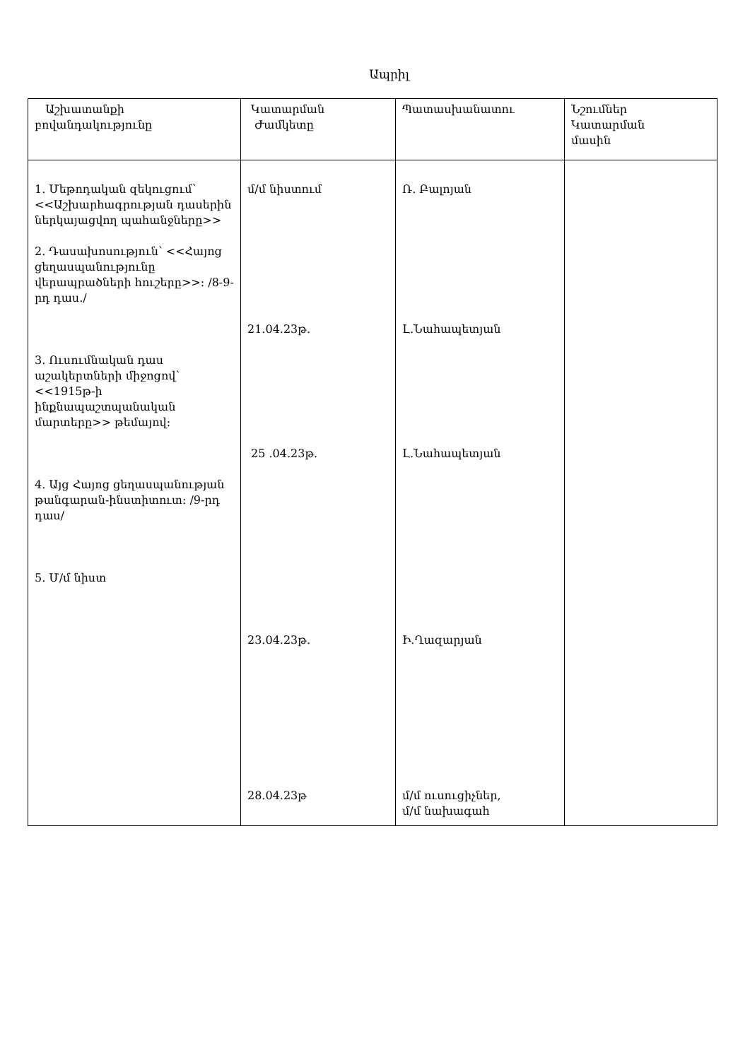Ապրիլ
| Աշխատանքի բովանդակությունը | Կատարման Ժամկետը | Պատասխանատու | Նշումներ Կատարման մասին |
| 1. Մեթոդական զեկուցում՝ <<Աշխարհագրության դասերին ներկայացվող պահանջները>> 2. Դասախոսություն՝ <<Հայոց ցեղասպանությունը վերապրածների հուշերը>>։ /8-9-րդ դաս./ 3. Ուսումնական դաս աշակերտների միջոցով՝ <<1915թ-ի ինքնապաշտպանական մարտերը>> թեմայով։ 4. Այց Հայոց ցեղասպանության թանգարան-ինստիտուտ։ /9-րդ դաս/ 5. Մ/մ նիստ | մ/մ նիստում 21.04.23թ. 25 .04.23թ. 23.04.23թ. 28.04.23թ | Ռ. Բալոյան Լ.Նահապետյան Լ.Նահապետյան Ի.Ղազարյան մ/մ ուսուցիչներ, մ/մ նախագահ | |